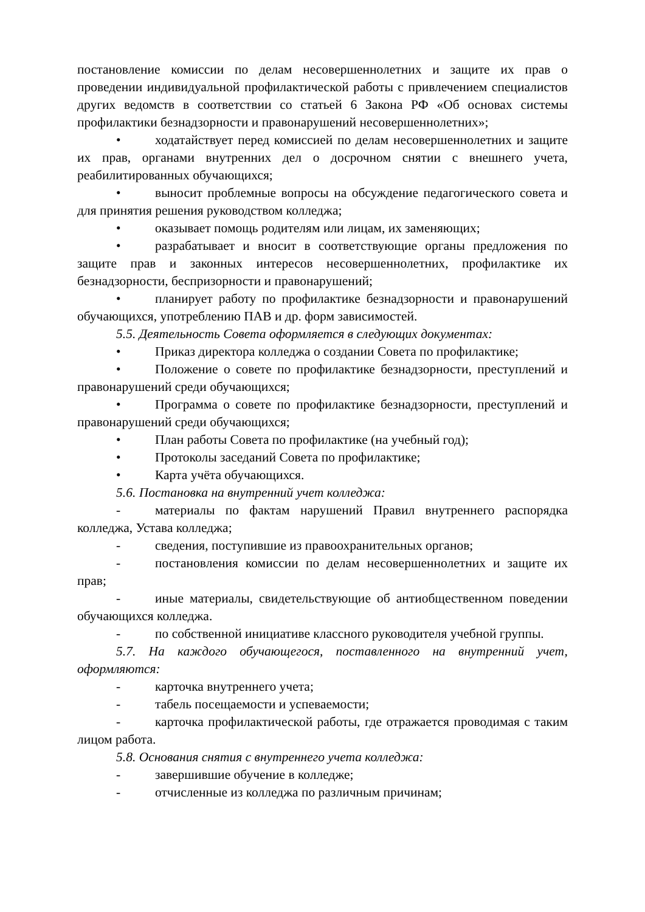постановление комиссии по делам несовершеннолетних и защите их прав о проведении индивидуальной профилактической работы с привлечением специалистов других ведомств в соответствии со статьей 6 Закона РФ «Об основах системы профилактики безнадзорности и правонарушений несовершеннолетних»;
• ходатайствует перед комиссией по делам несовершеннолетних и защите их прав, органами внутренних дел о досрочном снятии с внешнего учета, реабилитированных обучающихся;
• выносит проблемные вопросы на обсуждение педагогического совета и для принятия решения руководством колледжа;
• оказывает помощь родителям или лицам, их заменяющих;
• разрабатывает и вносит в соответствующие органы предложения по защите прав и законных интересов несовершеннолетних, профилактике их безнадзорности, беспризорности и правонарушений;
• планирует работу по профилактике безнадзорности и правонарушений обучающихся, употреблению ПАВ и др. форм зависимостей.
5.5. Деятельность Совета оформляется в следующих документах:
• Приказ директора колледжа о создании Совета по профилактике;
• Положение о совете по профилактике безнадзорности, преступлений и правонарушений среди обучающихся;
• Программа о совете по профилактике безнадзорности, преступлений и правонарушений среди обучающихся;
• План работы Совета по профилактике (на учебный год);
• Протоколы заседаний Совета по профилактике;
• Карта учёта обучающихся.
5.6. Постановка на внутренний учет колледжа:
- материалы по фактам нарушений Правил внутреннего распорядка колледжа, Устава колледжа;
- сведения, поступившие из правоохранительных органов;
- постановления комиссии по делам несовершеннолетних и защите их прав;
- иные материалы, свидетельствующие об антиобщественном поведении обучающихся колледжа.
- по собственной инициативе классного руководителя учебной группы.
5.7. На каждого обучающегося, поставленного на внутренний учет, оформляются:
- карточка внутреннего учета;
- табель посещаемости и успеваемости;
- карточка профилактической работы, где отражается проводимая с таким лицом работа.
5.8. Основания снятия с внутреннего учета колледжа:
- завершившие обучение в колледже;
- отчисленные из колледжа по различным причинам;